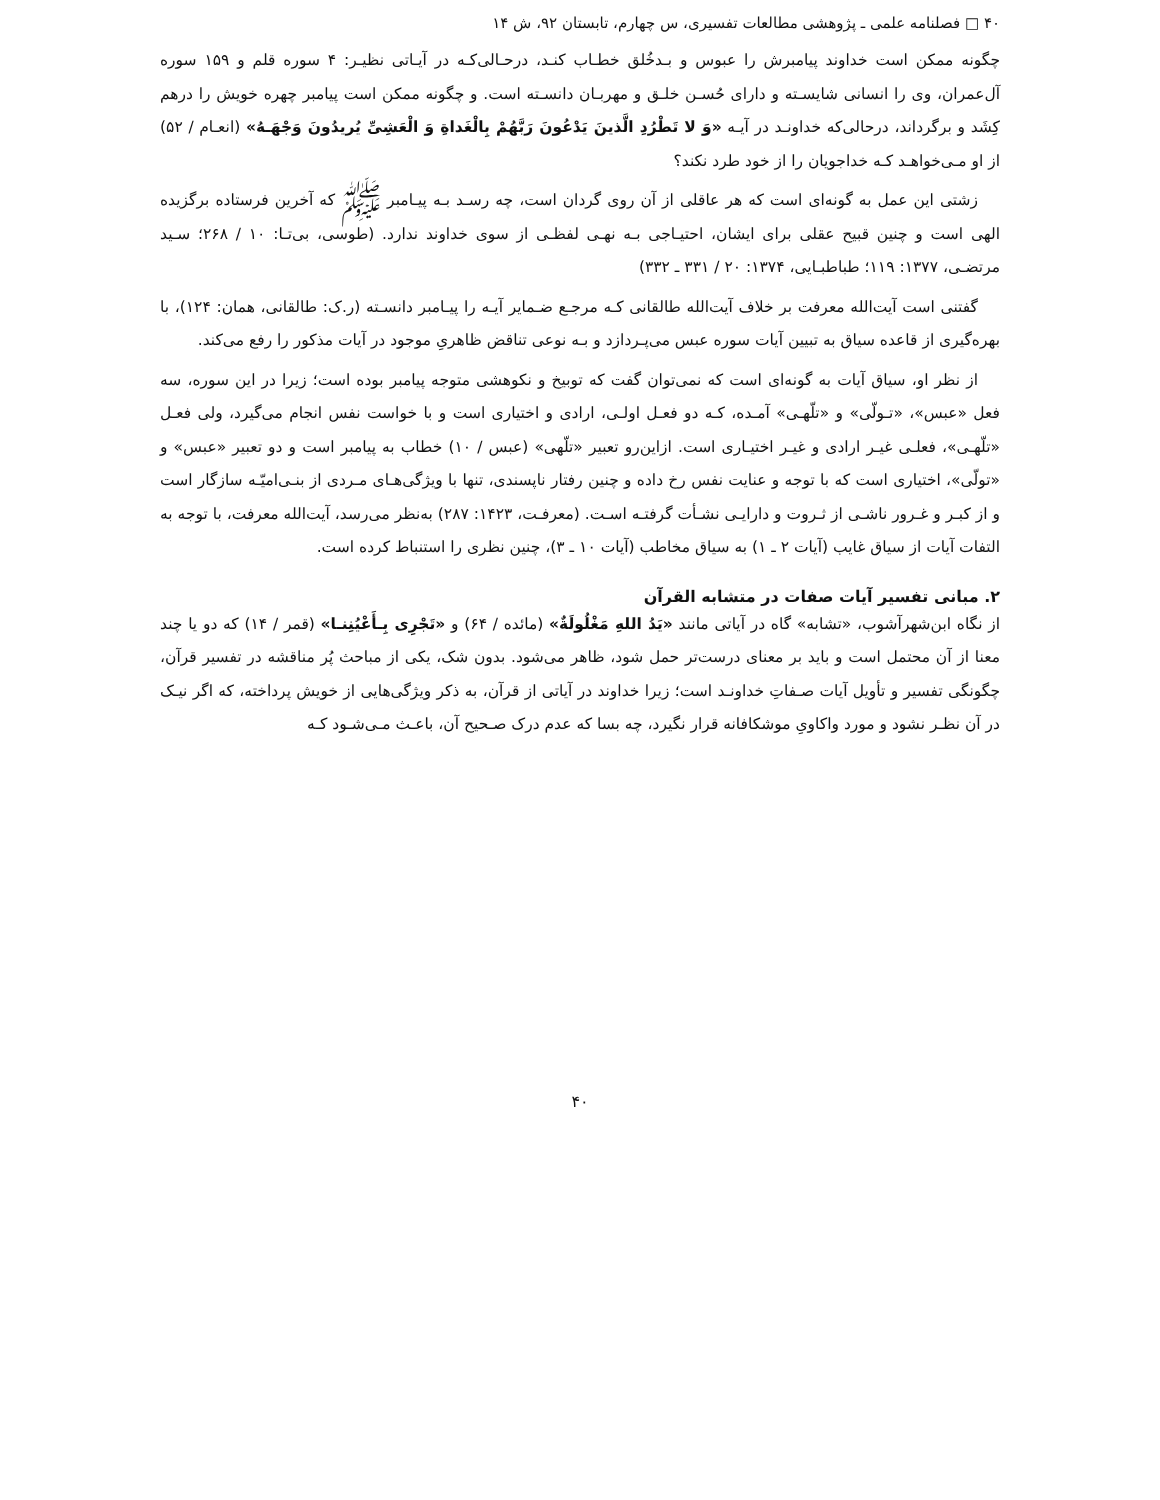۴۰ □ فصلنامه علمی ـ پژوهشی مطالعات تفسیری، س چهارم، تابستان ۹۲، ش ۱۴
چگونه ممکن است خداوند پیامبرش را عبوس و بـدخُلق خطـاب کنـد، درحـالی‌کـه در آیـاتی نظیـر: ۴ سوره قلم و ۱۵۹ سوره آل‌عمران، وی را انسانی شایسـته و دارای حُسـن خلـق و مهربـان دانسـته است. و چگونه ممکن است پیامبر چهره خویش را درهم کِشَد و برگرداند، درحالی‌که خداونـد در آیـه «وَ لا تَطْرُدِ الَّذینَ یَدْعُونَ رَبَّهُمْ بِالْغَداةِ وَ الْعَشِیِّ یُریدُونَ وَجْهَـهُ» (انعـام / ۵۲) از او مـی‌خواهـد کـه خداجویان را از خود طرد نکند؟
زشتی این عمل به گونه‌ای است که هر عاقلی از آن روی گردان است، چه رسـد بـه پیـامبر ﷺ که آخرین فرستاده برگزیده الهی است و چنین قبیح عقلی برای ایشان، احتیـاجی بـه نهـی لفظـی از سوی خداوند ندارد. (طوسی، بی‌تـا: ۱۰ / ۲۶۸؛ سـید مرتضـی، ۱۳۷۷: ۱۱۹؛ طباطبـایی، ۱۳۷۴: ۲۰ / ۳۳۱ ـ ۳۳۲)
گفتنی است آیت‌الله معرفت بر خلاف آیت‌الله طالقانی کـه مرجـع ضـمایر آیـه را پیـامبر دانسـته (ر.ک: طالقانی، همان: ۱۲۴)، با بهره‌گیری از قاعده سیاق به تبیین آیات سوره عبس می‌پـردازد و بـه نوعی تناقض ظاهریِ موجود در آیات مذکور را رفع می‌کند.
از نظر او، سیاق آیات به گونه‌ای است که نمی‌توان گفت که توبیخ و نکوهشی متوجه پیامبر بوده است؛ زیرا در این سوره، سه فعل «عبس»، «تـولّی» و «تلّهـی» آمـده، کـه دو فعـل اولـی، ارادی و اختیاری است و با خواست نفس انجام می‌گیرد، ولی فعـل «تلّهـی»، فعلـی غیـر ارادی و غیـر اختیـاری است. ازاین‌رو تعبیر «تلّهی» (عبس / ۱۰) خطاب به پیامبر است و دو تعبیر «عبس» و «تولّی»، اختیاری است که با توجه و عنایت نفس رخ داده و چنین رفتار ناپسندی، تنها با ویژگی‌هـای مـردی از بنـی‌امیّـه سازگار است و از کبـر و غـرور ناشـی از ثـروت و دارایـی نشـأت گرفتـه اسـت. (معرفـت، ۱۴۲۳: ۲۸۷) به‌نظر می‌رسد، آیت‌الله معرفت، با توجه به التفات آیات از سیاق غایب (آیات ۲ ـ ۱) به سیاق مخاطب (آیات ۱۰ ـ ۳)، چنین نظری را استنباط کرده است.
۲. مبانی تفسیر آیات صفات در متشابه القرآن
از نگاه ابن‌شهرآشوب، «تشابه» گاه در آیاتی مانند «یَدُ اللهِ مَغْلُولَةٌ» (مائده / ۶۴) و «تَجْرِی بِـأَعْیُنِنـا» (قمر / ۱۴) که دو یا چند معنا از آن محتمل است و باید بر معنای درست‌تر حمل شود، ظاهر می‌شود. بدون شک، یکی از مباحث پُر مناقشه در تفسیر قرآن، چگونگی تفسیر و تأویل آیات صـفاتِ خداونـد است؛ زیرا خداوند در آیاتی از قرآن، به ذکر ویژگی‌هایی از خویش پرداخته، که اگر نیـک در آن نظـر نشود و مورد واکاویِ موشکافانه قرار نگیرد، چه بسا که عدم درک صـحیح آن، باعـث مـی‌شـود کـه
۴۰